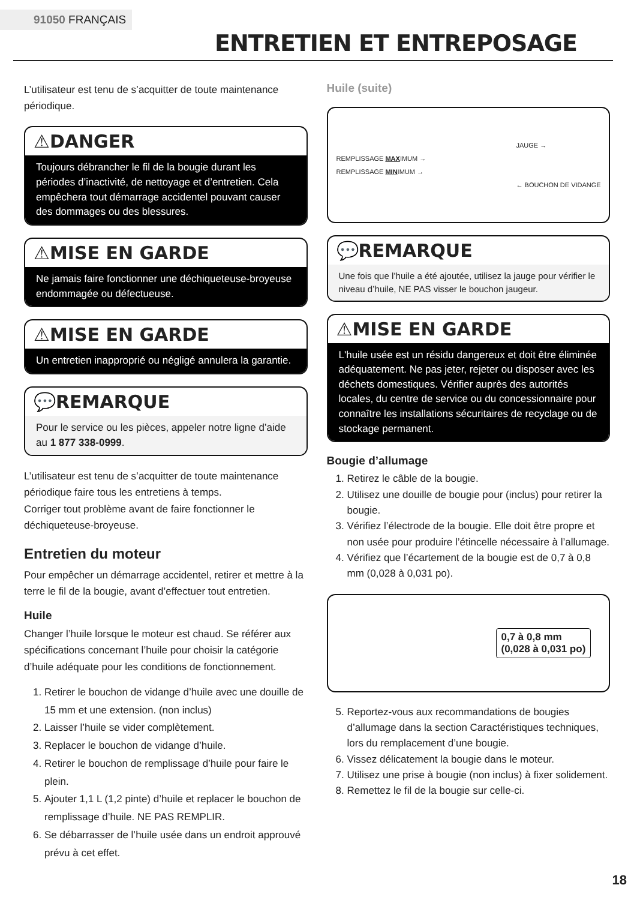91050 FRANÇAIS
ENTRETIEN ET ENTREPOSAGE
L’utilisateur est tenu de s’acquitter de toute maintenance périodique.
⚠DANGER
Toujours débrancher le fil de la bougie durant les périodes d’inactivité, de nettoyage et d’entretien. Cela empêchera tout démarrage accidentel pouvant causer des dommages ou des blessures.
⚠MISE EN GARDE
Ne jamais faire fonctionner une déchiqueteuse-broyeuse endommagée ou défectueuse.
⚠MISE EN GARDE
Un entretien inapproprié ou négligé annulera la garantie.
💬REMARQUE
Pour le service ou les pièces, appeler notre ligne d’aide au 1 877 338-0999.
L’utilisateur est tenu de s’acquitter de toute maintenance périodique faire tous les entretiens à temps.
Corriger tout problème avant de faire fonctionner le déchiqueteuse-broyeuse.
Entretien du moteur
Pour empêcher un démarrage accidentel, retirer et mettre à la terre le fil de la bougie, avant d’effectuer tout entretien.
Huile
Changer l’huile lorsque le moteur est chaud. Se référer aux spécifications concernant l’huile pour choisir la catégorie d’huile adéquate pour les conditions de fonctionnement.
1. Retirer le bouchon de vidange d’huile avec une douille de 15 mm et une extension. (non inclus)
2. Laisser l’huile se vider complètement.
3. Replacer le bouchon de vidange d’huile.
4. Retirer le bouchon de remplissage d’huile pour faire le plein.
5. Ajouter 1,1 L (1,2 pinte) d’huile et replacer le bouchon de remplissage d’huile. NE PAS REMPLIR.
6. Se débarrasser de l’huile usée dans un endroit approuvé prévu à cet effet.
Huile (suite)
JAUGE →
REMPLISSAGE MAXIMUM →
REMPLISSAGE MINIMUM →
← BOUCHON DE VIDANGE
💬REMARQUE
Une fois que l’huile a été ajoutée, utilisez la jauge pour vérifier le niveau d’huile, NE PAS visser le bouchon jaugeur.
⚠MISE EN GARDE
L'huile usée est un résidu dangereux et doit être éliminée adéquatement. Ne pas jeter, rejeter ou disposer avec les déchets domestiques. Vérifier auprès des autorités locales, du centre de service ou du concessionnaire pour connaître les installations sécuritaires de recyclage ou de stockage permanent.
Bougie d’allumage
1. Retirez le câble de la bougie.
2. Utilisez une douille de bougie pour (inclus) pour retirer la bougie.
3. Vérifiez l’électrode de la bougie. Elle doit être propre et non usée pour produire l’étincelle nécessaire à l’allumage.
4. Vérifiez que l’écartement de la bougie est de 0,7 à 0,8 mm (0,028 à 0,031 po).
0,7 à 0,8 mm
(0,028 à 0,031 po)
5. Reportez-vous aux recommandations de bougies d’allumage dans la section Caractéristiques techniques, lors du remplacement d’une bougie.
6. Vissez délicatement la bougie dans le moteur.
7. Utilisez une prise à bougie (non inclus) à fixer solidement.
8. Remettez le fil de la bougie sur celle-ci.
18